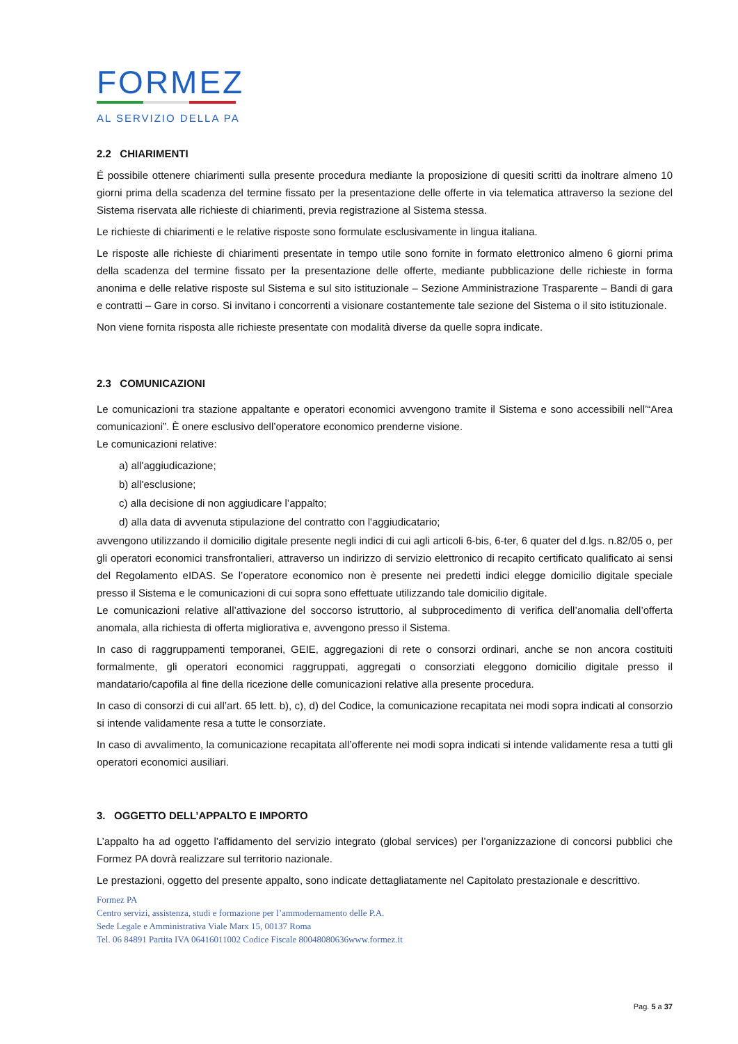FORMEZ
AL SERVIZIO DELLA PA
2.2 CHIARIMENTI
É possibile ottenere chiarimenti sulla presente procedura mediante la proposizione di quesiti scritti da inoltrare almeno 10 giorni prima della scadenza del termine fissato per la presentazione delle offerte in via telematica attraverso la sezione del Sistema riservata alle richieste di chiarimenti, previa registrazione al Sistema stessa.
Le richieste di chiarimenti e le relative risposte sono formulate esclusivamente in lingua italiana.
Le risposte alle richieste di chiarimenti presentate in tempo utile sono fornite in formato elettronico almeno 6 giorni prima della scadenza del termine fissato per la presentazione delle offerte, mediante pubblicazione delle richieste in forma anonima e delle relative risposte sul Sistema e sul sito istituzionale – Sezione Amministrazione Trasparente – Bandi di gara e contratti – Gare in corso. Si invitano i concorrenti a visionare costantemente tale sezione del Sistema o il sito istituzionale.
Non viene fornita risposta alle richieste presentate con modalità diverse da quelle sopra indicate.
2.3 COMUNICAZIONI
Le comunicazioni tra stazione appaltante e operatori economici avvengono tramite il Sistema e sono accessibili nell’“Area comunicazioni”. È onere esclusivo dell’operatore economico prenderne visione.
Le comunicazioni relative:
a) all'aggiudicazione;
b) all'esclusione;
c) alla decisione di non aggiudicare l’appalto;
d) alla data di avvenuta stipulazione del contratto con l'aggiudicatario;
avvengono utilizzando il domicilio digitale presente negli indici di cui agli articoli 6-bis, 6-ter, 6 quater del d.lgs. n.82/05 o, per gli operatori economici transfrontalieri, attraverso un indirizzo di servizio elettronico di recapito certificato qualificato ai sensi del Regolamento eIDAS. Se l’operatore economico non è presente nei predetti indici elegge domicilio digitale speciale presso il Sistema e le comunicazioni di cui sopra sono effettuate utilizzando tale domicilio digitale.
Le comunicazioni relative all’attivazione del soccorso istruttorio, al subprocedimento di verifica dell’anomalia dell’offerta anomala, alla richiesta di offerta migliorativa e, avvengono presso il Sistema.
In caso di raggruppamenti temporanei, GEIE, aggregazioni di rete o consorzi ordinari, anche se non ancora costituiti formalmente, gli operatori economici raggruppati, aggregati o consorziati eleggono domicilio digitale presso il mandatario/capofila al fine della ricezione delle comunicazioni relative alla presente procedura.
In caso di consorzi di cui all’art. 65 lett. b), c), d) del Codice, la comunicazione recapitata nei modi sopra indicati al consorzio si intende validamente resa a tutte le consorziate.
In caso di avvalimento, la comunicazione recapitata all’offerente nei modi sopra indicati si intende validamente resa a tutti gli operatori economici ausiliari.
3. OGGETTO DELL’APPALTO E IMPORTO
L’appalto ha ad oggetto l’affidamento del servizio integrato (global services) per l’organizzazione di concorsi pubblici che Formez PA dovrà realizzare sul territorio nazionale.
Le prestazioni, oggetto del presente appalto, sono indicate dettagliatamente nel Capitolato prestazionale e descrittivo.
Formez PA
Centro servizi, assistenza, studi e formazione per l’ammodernamento delle P.A.
Sede Legale e Amministrativa Viale Marx 15, 00137 Roma
Tel. 06 84891 Partita IVA 06416011002 Codice Fiscale 80048080636www.formez.it
Pag. 5 a 37